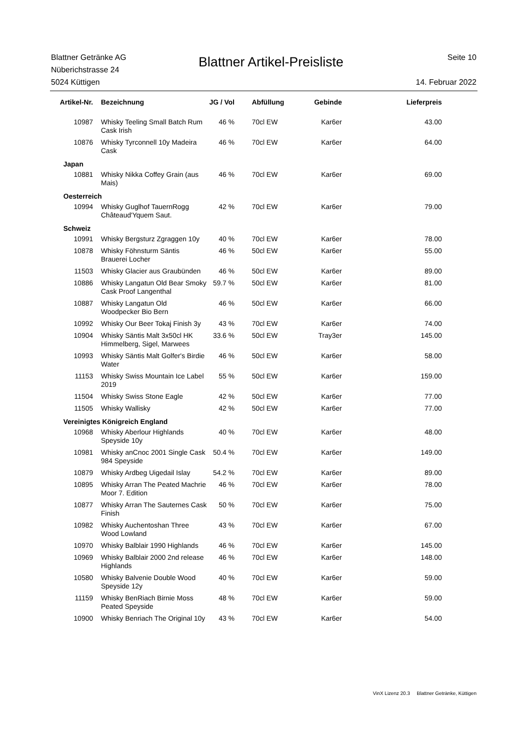Blattner Getränke AG
Nüberichstrasse 24
5024 Küttigen
Blattner Artikel-Preisliste
Seite 10
14. Februar 2022
| Artikel-Nr. | Bezeichnung | JG / Vol | Abfüllung | Gebinde | Lieferpreis |
| --- | --- | --- | --- | --- | --- |
| 10987 | Whisky Teeling Small Batch Rum Cask Irish | 46 % | 70cl EW | Kar6er | 43.00 |
| 10876 | Whisky Tyrconnell 10y Madeira Cask | 46 % | 70cl EW | Kar6er | 64.00 |
| Japan | | | | | |
| 10881 | Whisky Nikka Coffey Grain (aus Mais) | 46 % | 70cl EW | Kar6er | 69.00 |
| Oesterreich | | | | | |
| 10994 | Whisky Guglhof TauernRogg Châteaud'Yquem Saut. | 42 % | 70cl EW | Kar6er | 79.00 |
| Schweiz | | | | | |
| 10991 | Whisky Bergsturz Zgraggen 10y | 40 % | 70cl EW | Kar6er | 78.00 |
| 10878 | Whisky Föhnsturm Säntis Brauerei Locher | 46 % | 50cl EW | Kar6er | 55.00 |
| 11503 | Whisky Glacier aus Graubünden | 46 % | 50cl EW | Kar6er | 89.00 |
| 10886 | Whisky Langatun Old Bear Smoky Cask Proof Langenthal | 59.7 % | 50cl EW | Kar6er | 81.00 |
| 10887 | Whisky Langatun Old Woodpecker Bio Bern | 46 % | 50cl EW | Kar6er | 66.00 |
| 10992 | Whisky Our Beer Tokaj Finish 3y | 43 % | 70cl EW | Kar6er | 74.00 |
| 10904 | Whisky Säntis Malt 3x50cl HK Himmelberg, Sigel, Marwees | 33.6 % | 50cl EW | Tray3er | 145.00 |
| 10993 | Whisky Säntis Malt Golfer's Birdie Water | 46 % | 50cl EW | Kar6er | 58.00 |
| 11153 | Whisky Swiss Mountain Ice Label 2019 | 55 % | 50cl EW | Kar6er | 159.00 |
| 11504 | Whisky Swiss Stone Eagle | 42 % | 50cl EW | Kar6er | 77.00 |
| 11505 | Whisky Wallisky | 42 % | 50cl EW | Kar6er | 77.00 |
| Vereinigtes Königreich England | | | | | |
| 10968 | Whisky Aberlour Highlands Speyside 10y | 40 % | 70cl EW | Kar6er | 48.00 |
| 10981 | Whisky anCnoc 2001 Single Cask 984 Speyside | 50.4 % | 70cl EW | Kar6er | 149.00 |
| 10879 | Whisky Ardbeg Uigedail Islay | 54.2 % | 70cl EW | Kar6er | 89.00 |
| 10895 | Whisky Arran The Peated Machrie Moor 7. Edition | 46 % | 70cl EW | Kar6er | 78.00 |
| 10877 | Whisky Arran The Sauternes Cask Finish | 50 % | 70cl EW | Kar6er | 75.00 |
| 10982 | Whisky Auchentoshan Three Wood Lowland | 43 % | 70cl EW | Kar6er | 67.00 |
| 10970 | Whisky Balblair 1990 Highlands | 46 % | 70cl EW | Kar6er | 145.00 |
| 10969 | Whisky Balblair 2000 2nd release Highlands | 46 % | 70cl EW | Kar6er | 148.00 |
| 10580 | Whisky Balvenie Double Wood Speyside 12y | 40 % | 70cl EW | Kar6er | 59.00 |
| 11159 | Whisky BenRiach Birnie Moss Peated Speyside | 48 % | 70cl EW | Kar6er | 59.00 |
| 10900 | Whisky Benriach The Original 10y | 43 % | 70cl EW | Kar6er | 54.00 |
VinX Lizenz 20.3 Blattner Getränke, Küttigen